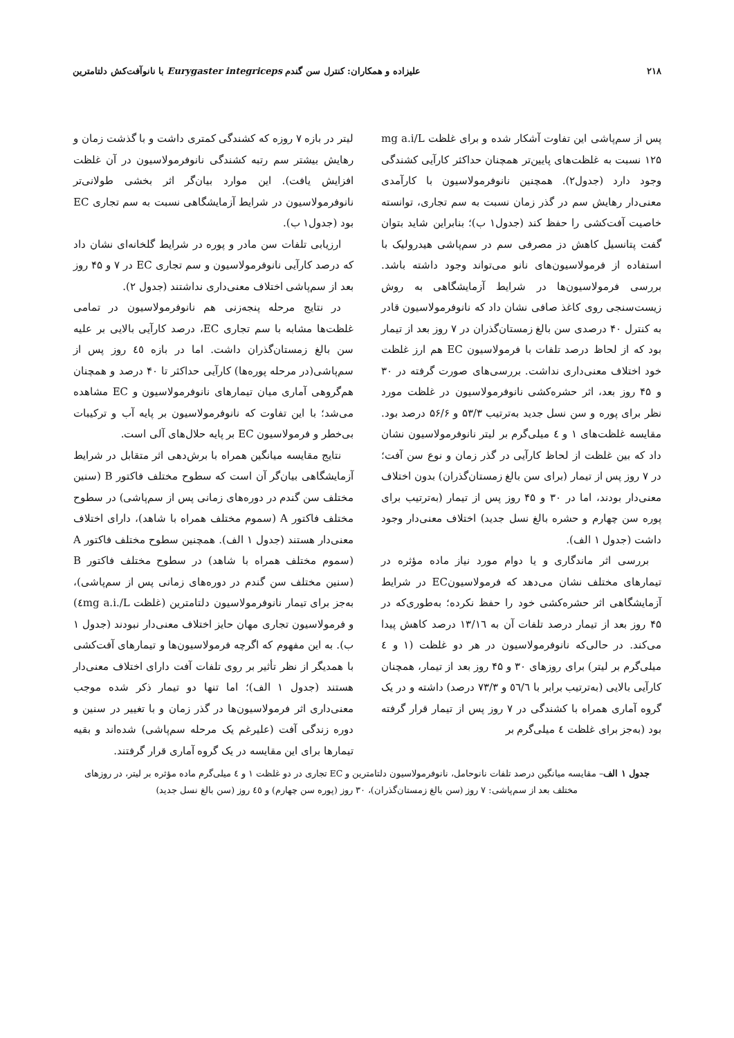۲۱۸ علیزاده و همکاران: کنترل سن گندم Eurygaster integriceps با نانوآفت‌کش دلتامترین
پس از سم‌پاشی این تفاوت آشکار شده و برای غلظت mg a.i/L ۱۲۵ نسبت به غلظت‌های پایین‌تر همچنان حداکثر کارآیی کشندگی وجود دارد (جدول۲). همچنین نانوفرمولاسیون با کارآمدی معنی‌دار رهایش سم در گذر زمان نسبت به سم تجاری، توانسته خاصیت آفت‌کشی را حفظ کند (جدول۱ ب)؛ بنابراین شاید بتوان گفت پتانسیل کاهش دز مصرفی سم در سم‌پاشی هیدرولیک با استفاده از فرمولاسیون‌های نانو می‌تواند وجود داشته باشد. بررسی فرمولاسیون‌ها در شرایط آزمایشگاهی به روش زیست‌سنجی روی کاغذ صافی نشان داد که نانوفرمولاسیون قادر به کنترل ۴۰ درصدی سن بالغ زمستان‌گذران در ۷ روز بعد از تیمار بود که از لحاظ درصد تلفات با فرمولاسیون EC هم ارز غلظت خود اختلاف معنی‌داری نداشت. بررسی‌های صورت گرفته در ۳۰ و ۴۵ روز بعد، اثر حشره‌کشی نانوفرمولاسیون در غلظت مورد نظر برای پوره و سن نسل جدید به‌ترتیب ۵۳/۳ و ۵۶/۶ درصد بود. مقایسه غلظت‌های ۱ و ٤ میلی‌گرم بر لیتر نانوفرمولاسیون نشان داد که بین غلظت از لحاظ کارآیی در گذر زمان و نوع سن آفت؛ در ۷ روز پس از تیمار (برای سن بالغ زمستان‌گذران) بدون اختلاف معنی‌دار بودند، اما در ۳۰ و ۴۵ روز پس از تیمار (به‌ترتیب برای پوره سن چهارم و حشره بالغ نسل جدید) اختلاف معنی‌دار وجود داشت (جدول ۱ الف).
بررسی اثر ماندگاری و یا دوام مورد نیاز ماده مؤثره در تیمارهای مختلف نشان می‌دهد که فرمولاسیونEC در شرایط آزمایشگاهی اثر حشره‌کشی خود را حفظ نکرده؛ به‌طوری‌که در ۴۵ روز بعد از تیمار درصد تلفات آن به ۱۳/۱٦ درصد کاهش پیدا می‌کند. در حالی‌که نانوفرمولاسیون در هر دو غلظت (۱ و ٤ میلی‌گرم بر لیتر) برای روزهای ۳۰ و ۴۵ روز بعد از تیمار، همچنان کارآیی بالایی (به‌ترتیب برابر با ٥٦/٦ و ۷۳/۳ درصد) داشته و در یک گروه آماری همراه با کشندگی در ۷ روز پس از تیمار قرار گرفته بود (به‌جز برای غلظت ٤ میلی‌گرم بر
لیتر در بازه ۷ روزه که کشندگی کمتری داشت و با گذشت زمان و رهایش بیشتر سم رتبه کشندگی نانوفرمولاسیون در آن غلظت افزایش یافت). این موارد بیان‌گر اثر بخشی طولانی‌تر نانوفرمولاسیون در شرایط آزمایشگاهی نسبت به سم تجاری EC بود (جدول۱ ب).
ارزیابی تلفات سن مادر و پوره در شرایط گلخانه‌ای نشان داد که درصد کارآیی نانوفرمولاسیون و سم تجاری EC در ۷ و ۴۵ روز بعد از سم‌پاشی اختلاف معنی‌داری نداشتند (جدول ۲).
در نتایج مرحله پنجه‌زنی هم نانوفرمولاسیون در تمامی غلظت‌ها مشابه با سم تجاری EC، درصد کارآیی بالایی بر علیه سن بالغ زمستان‌گذران داشت. اما در بازه ٤٥ روز پس از سم‌پاشی(در مرحله پوره‌ها) کارآیی حداکثر تا ۴۰ درصد و همچنان هم‌گروهی آماری میان تیمارهای نانوفرمولاسیون و EC مشاهده می‌شد؛ با این تفاوت که نانوفرمولاسیون بر پایه آب و ترکیبات بی‌خطر و فرمولاسیون EC بر پایه حلال‌های آلی است.
نتایج مقایسه میانگین همراه با برش‌دهی اثر متقابل در شرایط آزمایشگاهی بیان‌گر آن است که سطوح مختلف فاکتور B (سنین مختلف سن گندم در دوره‌های زمانی پس از سم‌پاشی) در سطوح مختلف فاکتور A (سموم مختلف همراه با شاهد)، دارای اختلاف معنی‌دار هستند (جدول ۱ الف). همچنین سطوح مختلف فاکتور A (سموم مختلف همراه با شاهد) در سطوح مختلف فاکتور B (سنین مختلف سن گندم در دوره‌های زمانی پس از سم‌پاشی)، به‌جز برای تیمار نانوفرمولاسیون دلتامترین (غلظت ٤mg a.i./L) و فرمولاسیون تجاری مهان حایز اختلاف معنی‌دار نبودند (جدول ۱ ب). به این مفهوم که اگرچه فرمولاسیون‌ها و تیمارهای آفت‌کشی با همدیگر از نظر تأثیر بر روی تلفات آفت دارای اختلاف معنی‌دار هستند (جدول ۱ الف)؛ اما تنها دو تیمار ذکر شده موجب معنی‌داری اثر فرمولاسیون‌ها در گذر زمان و با تغییر در سنین و دوره زندگی آفت (علیرغم یک مرحله سم‌پاشی) شده‌اند و بقیه تیمارها برای این مقایسه در یک گروه آماری قرار گرفتند.
جدول ۱ الف– مقایسه میانگین درصد تلفات نانوحامل، نانوفرمولاسیون دلتامترین و EC تجاری در دو غلظت ۱ و ٤ میلی‌گرم ماده مؤثره بر لیتر، در روزهای مختلف بعد از سم‌پاشی: ۷ روز (سن بالغ زمستان‌گذران)، ۳۰ روز (پوره سن چهارم) و ٤٥ روز (سن بالغ نسل جدید)